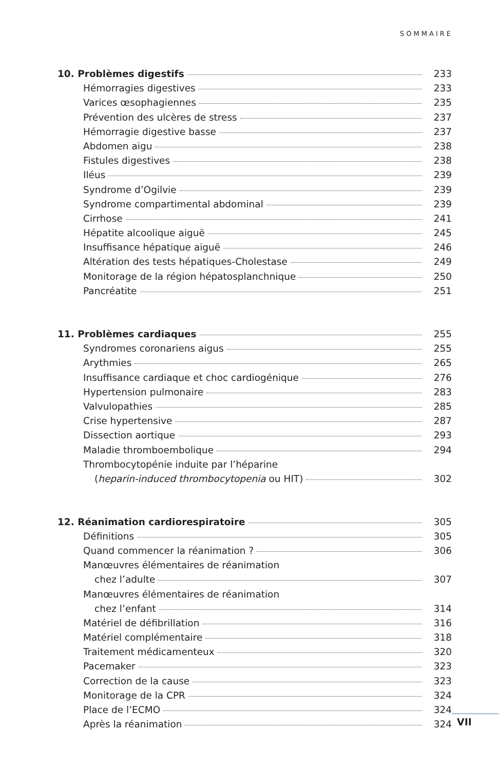SOMMAIRE
10. Problèmes digestifs 233
Hémorragies digestives 233
Varices œsophagiennes 235
Prévention des ulcères de stress 237
Hémorragie digestive basse 237
Abdomen aigu 238
Fistules digestives 238
Iléus 239
Syndrome d’Ogilvie 239
Syndrome compartimental abdominal 239
Cirrhose 241
Hépatite alcoolique aiguë 245
Insuffisance hépatique aiguë 246
Altération des tests hépatiques-Cholestase 249
Monitorage de la région hépatosplanchnique 250
Pancréatite 251
11. Problèmes cardiaques 255
Syndromes coronariens aigus 255
Arythmies 265
Insuffisance cardiaque et choc cardiogénique 276
Hypertension pulmonaire 283
Valvulopathies 285
Crise hypertensive 287
Dissection aortique 293
Maladie thromboembolique 294
Thrombocytopénie induite par l’héparine
(heparin-induced thrombocytopenia ou HIT) 302
12. Réanimation cardiorespiratoire 305
Définitions 305
Quand commencer la réanimation ? 306
Manœuvres élémentaires de réanimation
chez l’adulte 307
Manœuvres élémentaires de réanimation
chez l’enfant 314
Matériel de défibrillation 316
Matériel complémentaire 318
Traitement médicamenteux 320
Pacemaker 323
Correction de la cause 323
Monitorage de la CPR 324
Place de l’ECMO 324
Après la réanimation 324
VII